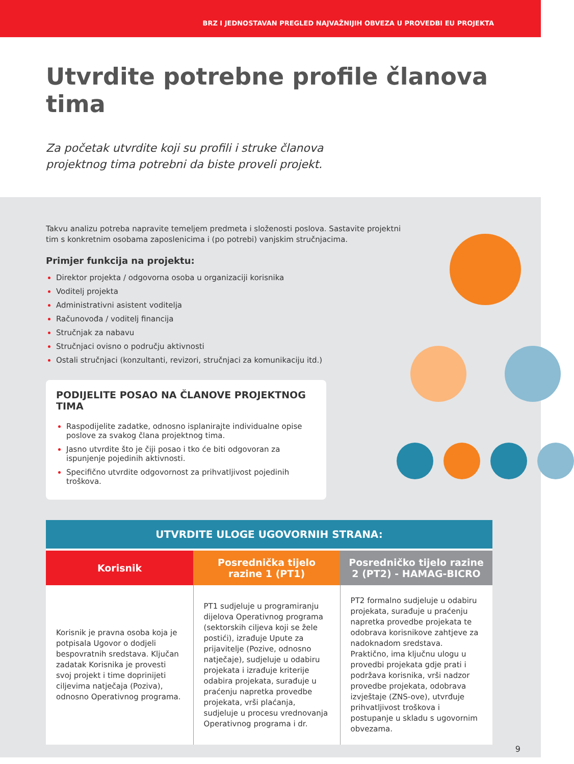BRZ I JEDNOSTAVAN PREGLED NAJVAŽNIJIH OBVEZA U PROVEDBI EU PROJEKTA
Utvrdite potrebne profile članova tima
Za početak utvrdite koji su profili i struke članova projektnog tima potrebni da biste proveli projekt.
Takvu analizu potreba napravite temeljem predmeta i složenosti poslova. Sastavite projektni tim s konkretnim osobama zaposlenicima i (po potrebi) vanjskim stručnjacima.
Primjer funkcija na projektu:
Direktor projekta / odgovorna osoba u organizaciji korisnika
Voditelj projekta
Administrativni asistent voditelja
Računovođa / voditelj financija
Stručnjak za nabavu
Stručnjaci ovisno o području aktivnosti
Ostali stručnjaci (konzultanti, revizori, stručnjaci za komunikaciju itd.)
PODIJELITE POSAO NA ČLANOVE PROJEKTNOG TIMA
Raspodijelite zadatke, odnosno isplanirajte individualne opise poslove za svakog člana projektnog tima.
Jasno utvrdite što je čiji posao i tko će biti odgovoran za ispunjenje pojedinih aktivnosti.
Specifično utvrdite odgovornost za prihvatljivost pojedinih troškova.
| UTVRDITE ULOGE UGOVORNIH STRANA: | | |
| --- | --- | --- |
| Korisnik | Posrednička tijelo razine 1 (PT1) | Posredničko tijelo razine 2 (PT2) - HAMAG-BICRO |
| Korisnik je pravna osoba koja je potpisala Ugovor o dodjeli bespovratnih sredstava. Ključan zadatak Korisnika je provesti svoj projekt i time doprinijeti ciljevima natječaja (Poziva), odnosno Operativnog programa. | PT1 sudjeluje u programiranju dijelova Operativnog programa (sektorskih ciljeva koji se žele postići), izrađuje Upute za prijavitelje (Pozive, odnosno natječaje), sudjeluje u odabiru projekata i izrađuje kriterije odabira projekata, surađuje u praćenju napretka provedbe projekata, vrši plaćanja, sudjeluje u procesu vrednovanja Operativnog programa i dr. | PT2 formalno sudjeluje u odabiru projekata, surađuje u praćenju napretka provedbe projekata te odobrava korisnikove zahtjeve za nadoknadom sredstava. Praktično, ima ključnu ulogu u provedbi projekata gdje prati i podržava korisnika, vrši nadzor provedbe projekata, odobrava izvještaje (ZNS-ove), utvrđuje prihvatljivost troškova i postupanje u skladu s ugovornim obvezama. |
9